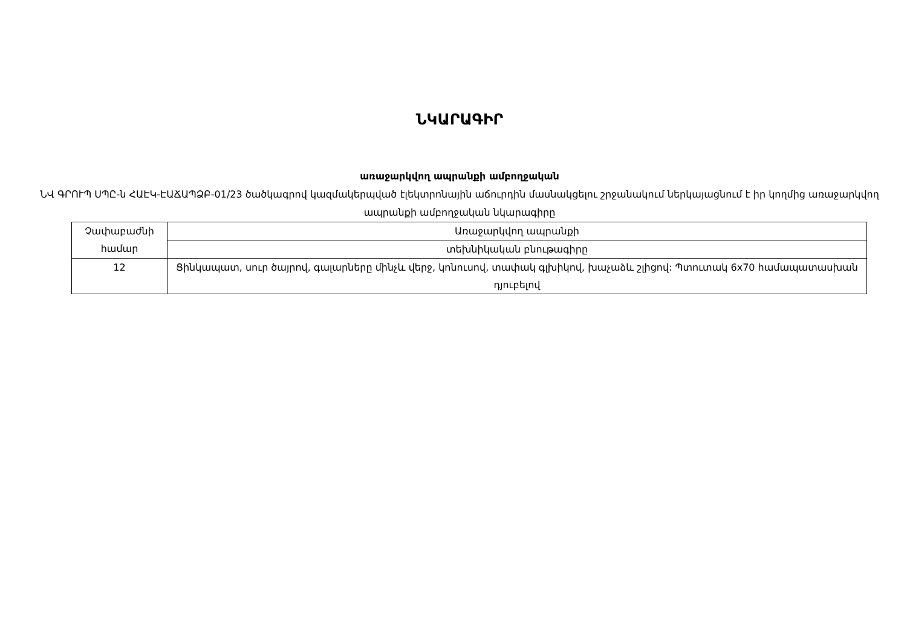ՆԿԱՐԱԳԻՐ
առաջարկվող ապրանքի ամբողջական
ՆՎ ԳՐՈՒՊ ՍՊԸ-ն ՀԱԷԿ-ԷԱՃԱՊՁԲ-01/23 ծածկագրով կազմակերպված էլեկտրոնային աճուրդին մասնակցելու շրջանակում ներկայացնում է իր կողմից առաջարկվող ապրանքի ամբողջական նկարագիրը
| Չափաբաժնի համար | Առաջարկվող ապրանքի |
| | տեխնիկական բնութագիրը |
| 12 | Ցինկապատ, սուր ծայրով, գալարները մինչև վերջ, կոնուսով, տափակ գլխիկով, խաչաձև շլիցով: Պտուտակ 6x70 համապատասխան դյուբելով |